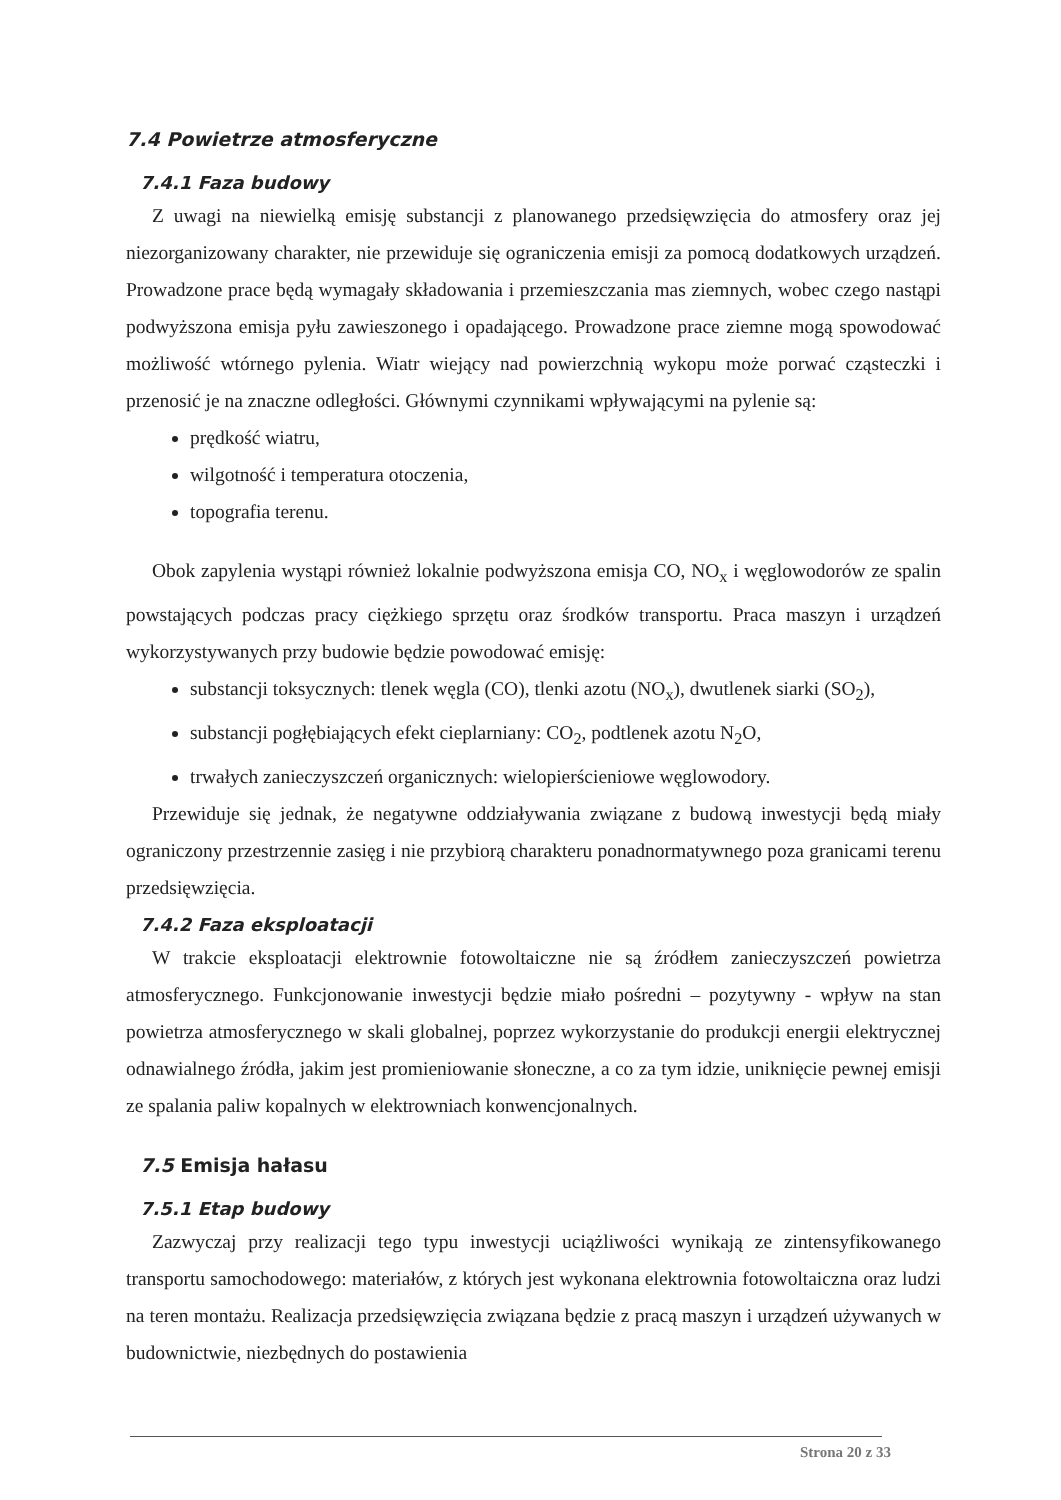7.4 Powietrze atmosferyczne
7.4.1 Faza budowy
Z uwagi na niewielką emisję substancji z planowanego przedsięwzięcia do atmosfery oraz jej niezorganizowany charakter, nie przewiduje się ograniczenia emisji za pomocą dodatkowych urządzeń. Prowadzone prace będą wymagały składowania i przemieszczania mas ziemnych, wobec czego nastąpi podwyższona emisja pyłu zawieszonego i opadającego. Prowadzone prace ziemne mogą spowodować możliwość wtórnego pylenia. Wiatr wiejący nad powierzchnią wykopu może porwać cząsteczki i przenosić je na znaczne odległości. Głównymi czynnikami wpływającymi na pylenie są:
prędkość wiatru,
wilgotność i temperatura otoczenia,
topografia terenu.
Obok zapylenia wystąpi również lokalnie podwyższona emisja CO, NO<sub>x</sub> i węglowodorów ze spalin powstających podczas pracy ciężkiego sprzętu oraz środków transportu. Praca maszyn i urządzeń wykorzystywanych przy budowie będzie powodować emisję:
substancji toksycznych: tlenek węgla (CO), tlenki azotu (NO<sub>x</sub>), dwutlenek siarki (SO<sub>2</sub>),
substancji pogłębiających efekt cieplarniany: CO<sub>2</sub>, podtlenek azotu N<sub>2</sub>O,
trwałych zanieczyszczeń organicznych: wielopierścieniowe węglowodory.
Przewiduje się jednak, że negatywne oddziaływania związane z budową inwestycji będą miały ograniczony przestrzennie zasięg i nie przybiorą charakteru ponadnormatywnego poza granicami terenu przedsięwzięcia.
7.4.2 Faza eksploatacji
W trakcie eksploatacji elektrownie fotowoltaiczne nie są źródłem zanieczyszczeń powietrza atmosferycznego. Funkcjonowanie inwestycji będzie miało pośredni – pozytywny - wpływ na stan powietrza atmosferycznego w skali globalnej, poprzez wykorzystanie do produkcji energii elektrycznej odnawialnego źródła, jakim jest promieniowanie słoneczne, a co za tym idzie, uniknięcie pewnej emisji ze spalania paliw kopalnych w elektrowniach konwencjonalnych.
7.5 Emisja hałasu
7.5.1 Etap budowy
Zazwyczaj przy realizacji tego typu inwestycji uciążliwości wynikają ze zintensyfikowanego transportu samochodowego: materiałów, z których jest wykonana elektrownia fotowoltaiczna oraz ludzi na teren montażu. Realizacja przedsięwzięcia związana będzie z pracą maszyn i urządzeń używanych w budownictwie, niezbędnych do postawienia
Strona 20 z 33